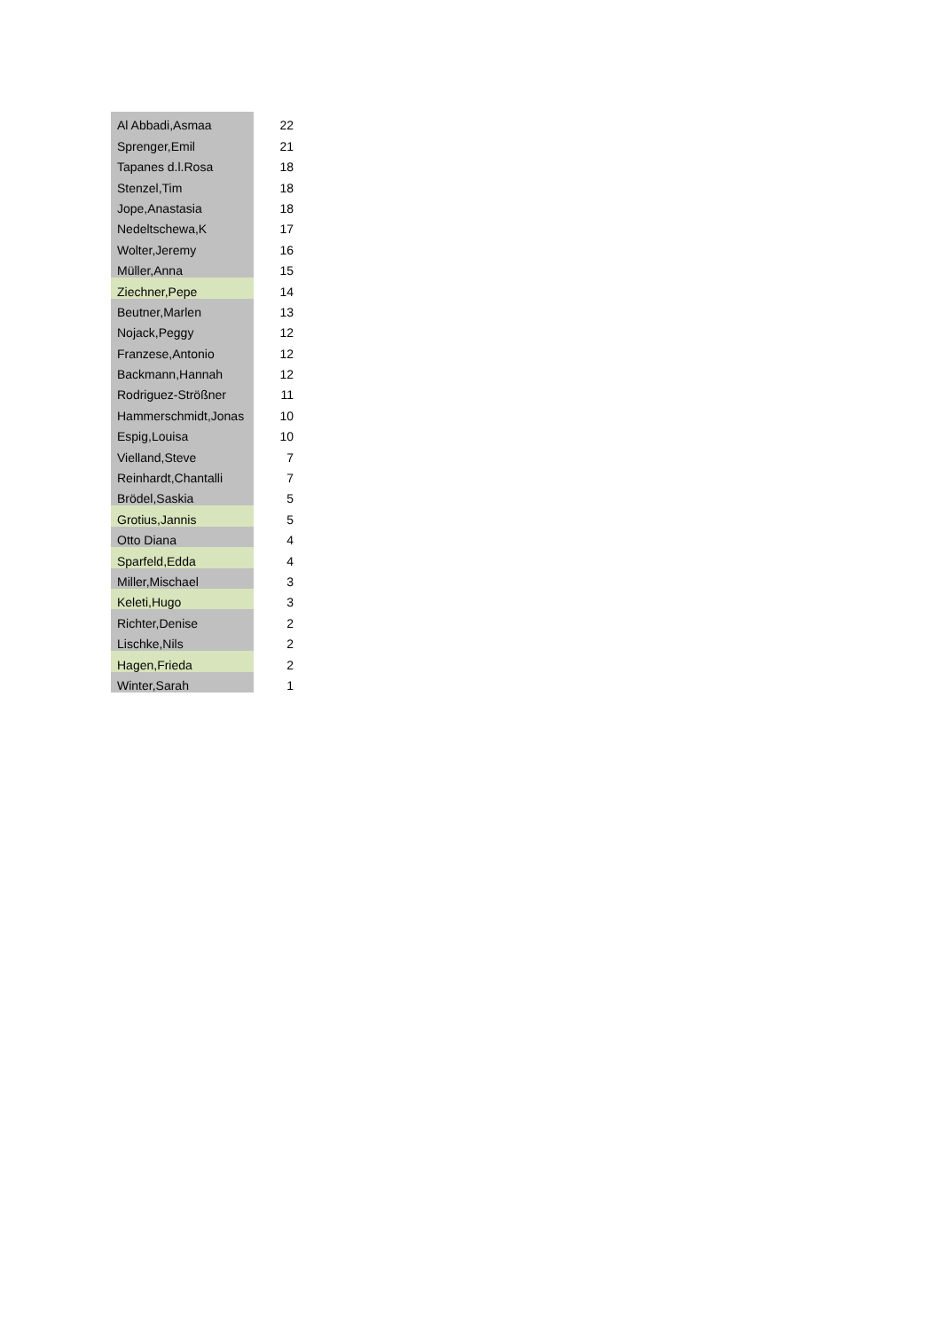| Al Abbadi,Asmaa | 22 |
| Sprenger,Emil | 21 |
| Tapanes d.l.Rosa | 18 |
| Stenzel,Tim | 18 |
| Jope,Anastasia | 18 |
| Nedeltschewa,K | 17 |
| Wolter,Jeremy | 16 |
| Müller,Anna | 15 |
| Ziechner,Pepe | 14 |
| Beutner,Marlen | 13 |
| Nojack,Peggy | 12 |
| Franzese,Antonio | 12 |
| Backmann,Hannah | 12 |
| Rodriguez-Strößner | 11 |
| Hammerschmidt,Jonas | 10 |
| Espig,Louisa | 10 |
| Vielland,Steve | 7 |
| Reinhardt,Chantalli | 7 |
| Brödel,Saskia | 5 |
| Grotius,Jannis | 5 |
| Otto Diana | 4 |
| Sparfeld,Edda | 4 |
| Miller,Mischael | 3 |
| Keleti,Hugo | 3 |
| Richter,Denise | 2 |
| Lischke,Nils | 2 |
| Hagen,Frieda | 2 |
| Winter,Sarah | 1 |